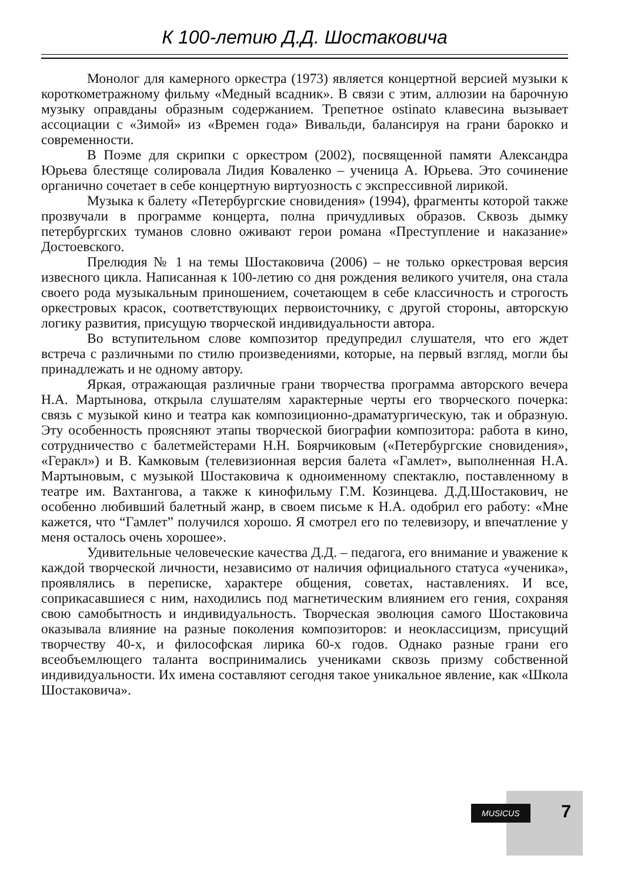К 100-летию Д.Д. Шостаковича
Монолог для камерного оркестра (1973) является концертной версией музыки к короткометражному фильму «Медный всадник». В связи с этим, аллюзии на барочную музыку оправданы образным содержанием. Трепетное ostinato клавесина вызывает ассоциации с «Зимой» из «Времен года» Вивальди, балансируя на грани барокко и современности.
В Поэме для скрипки с оркестром (2002), посвященной памяти Александра Юрьева блестяще солировала Лидия Коваленко – ученица А. Юрьева. Это сочинение органично сочетает в себе концертную виртуозность с экспрессивной лирикой.
Музыка к балету «Петербургские сновидения» (1994), фрагменты которой также прозвучали в программе концерта, полна причудливых образов. Сквозь дымку петербургских туманов словно оживают герои романа «Преступление и наказание» Достоевского.
Прелюдия № 1 на темы Шостаковича (2006) – не только оркестровая версия извесного цикла. Написанная к 100-летию со дня рождения великого учителя, она стала своего рода музыкальным приношением, сочетающем в себе классичность и строгость оркестровых красок, соответствующих первоисточнику, с другой стороны, авторскую логику развития, присущую творческой индивидуальности автора.
Во вступительном слове композитор предупредил слушателя, что его ждет встреча с различными по стилю произведениями, которые, на первый взгляд, могли бы принадлежать и не одному автору.
Яркая, отражающая различные грани творчества программа авторского вечера Н.А. Мартынова, открыла слушателям характерные черты его творческого почерка: связь с музыкой кино и театра как композиционно-драматургическую, так и образную. Эту особенность проясняют этапы творческой биографии композитора: работа в кино, сотрудничество с балетмейстерами Н.Н. Боярчиковым («Петербургские сновидения», «Геракл») и В. Камковым (телевизионная версия балета «Гамлет», выполненная Н.А. Мартыновым, с музыкой Шостаковича к одноименному спектаклю, поставленному в театре им. Вахтангова, а также к кинофильму Г.М. Козинцева. Д.Д.Шостакович, не особенно любивший балетный жанр, в своем письме к Н.А. одобрил его работу: «Мне кажется, что “Гамлет” получился хорошо. Я смотрел его по телевизору, и впечатление у меня осталось очень хорошее».
Удивительные человеческие качества Д.Д. – педагога, его внимание и уважение к каждой творческой личности, независимо от наличия официального статуса «ученика», проявлялись в переписке, характере общения, советах, наставлениях. И все, соприкасавшиеся с ним, находились под магнетическим влиянием его гения, сохраняя свою самобытность и индивидуальность. Творческая эволюция самого Шостаковича оказывала влияние на разные поколения композиторов: и неоклассицизм, присущий творчеству 40-х, и философская лирика 60-х годов. Однако разные грани его всеобъемлющего таланта воспринимались учениками сквозь призму собственной индивидуальности. Их имена составляют сегодня такое уникальное явление, как «Школа Шостаковича».
MUSICUS 7